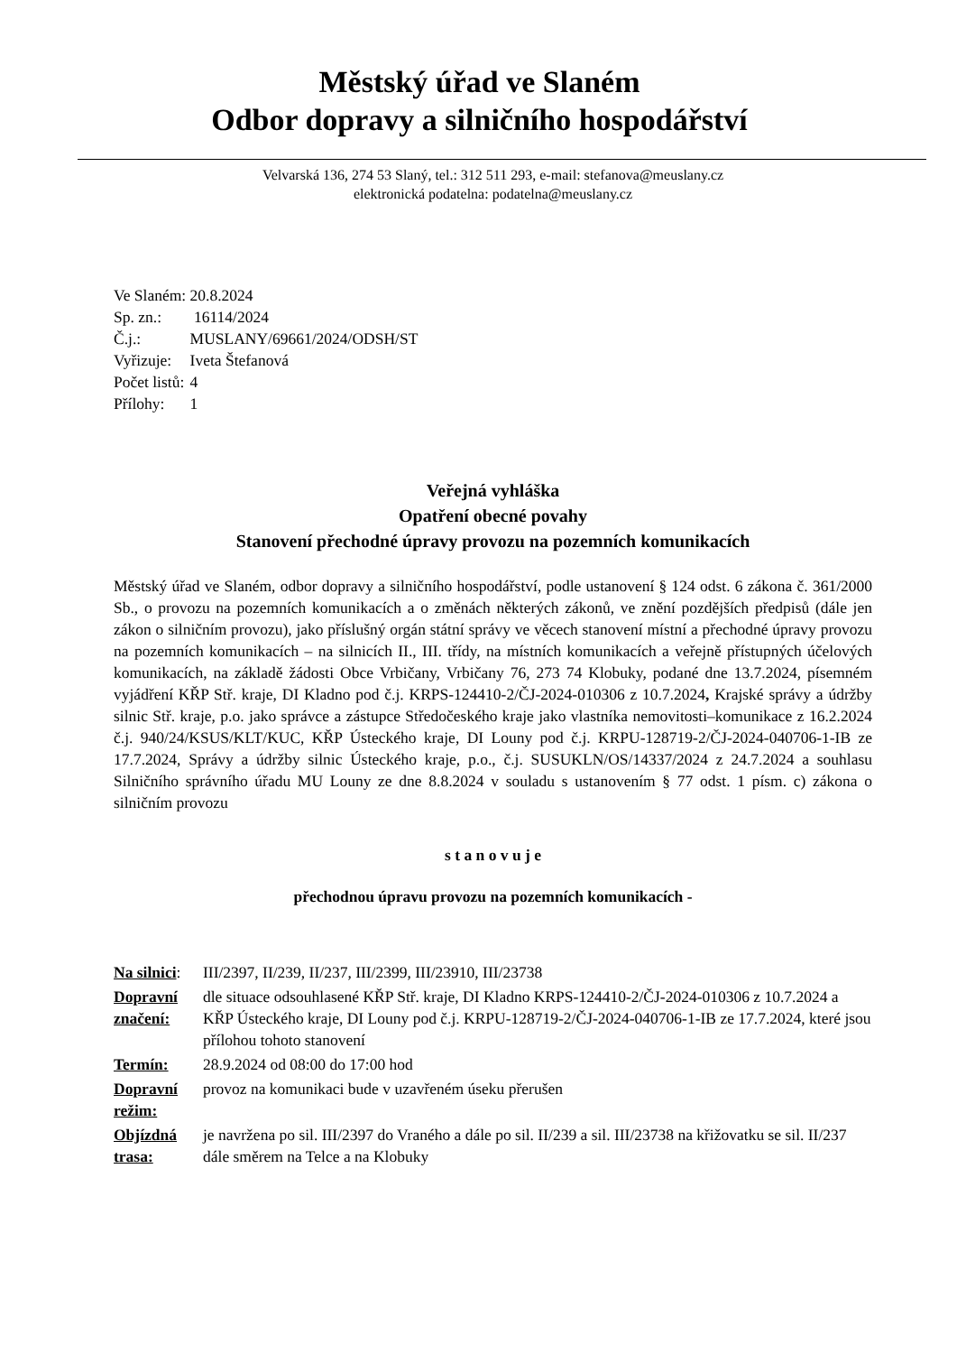Městský úřad ve Slaném
Odbor dopravy a silničního hospodářství
Velvarská 136, 274 53 Slaný, tel.: 312 511 293, e-mail: stefanova@meuslany.cz
elektronická podatelna: podatelna@meuslany.cz
| Ve Slaném: | 20.8.2024 |
| Sp. zn.: | 16114/2024 |
| Č.j.: | MUSLANY/69661/2024/ODSH/ST |
| Vyřizuje: | Iveta Štefanová |
| Počet listů: | 4 |
| Přílohy: | 1 |
Veřejná vyhláška
Opatření obecné povahy
Stanovení přechodné úpravy provozu na pozemních komunikacích
Městský úřad ve Slaném, odbor dopravy a silničního hospodářství, podle ustanovení § 124 odst. 6 zákona č. 361/2000 Sb., o provozu na pozemních komunikacích a o změnách některých zákonů, ve znění pozdějších předpisů (dále jen zákon o silničním provozu), jako příslušný orgán státní správy ve věcech stanovení místní a přechodné úpravy provozu na pozemních komunikacích – na silnicích II., III. třídy, na místních komunikacích a veřejně přístupných účelových komunikacích, na základě žádosti Obce Vrbičany, Vrbičany 76, 273 74 Klobuky, podané dne 13.7.2024, písemném vyjádření KŘP Stř. kraje, DI Kladno pod č.j. KRPS-124410-2/ČJ-2024-010306 z 10.7.2024, Krajské správy a údržby silnic Stř. kraje, p.o. jako správce a zástupce Středočeského kraje jako vlastníka nemovitosti–komunikace z 16.2.2024 č.j. 940/24/KSUS/KLT/KUC, KŘP Ústeckého kraje, DI Louny pod č.j. KRPU-128719-2/ČJ-2024-040706-1-IB ze 17.7.2024, Správy a údržby silnic Ústeckého kraje, p.o., č.j. SUSUKLN/OS/14337/2024 z 24.7.2024 a souhlasu Silničního správního úřadu MU Louny ze dne 8.8.2024 v souladu s ustanovením § 77 odst. 1 písm. c) zákona o silničním provozu
s t a n o v u j e
přechodnou úpravu provozu na pozemních komunikacích -
| Na silnici : | III/2397, II/239, II/237, III/2399, III/23910, III/23738 |
| Dopravní značení: | dle situace odsouhlasené KŘP Stř. kraje, DI Kladno KRPS-124410-2/ČJ-2024-010306 z 10.7.2024 a KŘP Ústeckého kraje, DI Louny pod č.j. KRPU-128719-2/ČJ-2024-040706-1-IB ze 17.7.2024, které jsou přílohou tohoto stanovení |
| Termín: | 28.9.2024 od 08:00 do 17:00 hod |
| Dopravní režim: | provoz na komunikaci bude v uzavřeném úseku přerušen |
| Objízdná trasa: | je navržena po sil. III/2397 do Vraného a dále po sil. II/239 a sil. III/23738 na křižovatku se sil. II/237 dále směrem na Telce a na Klobuky |